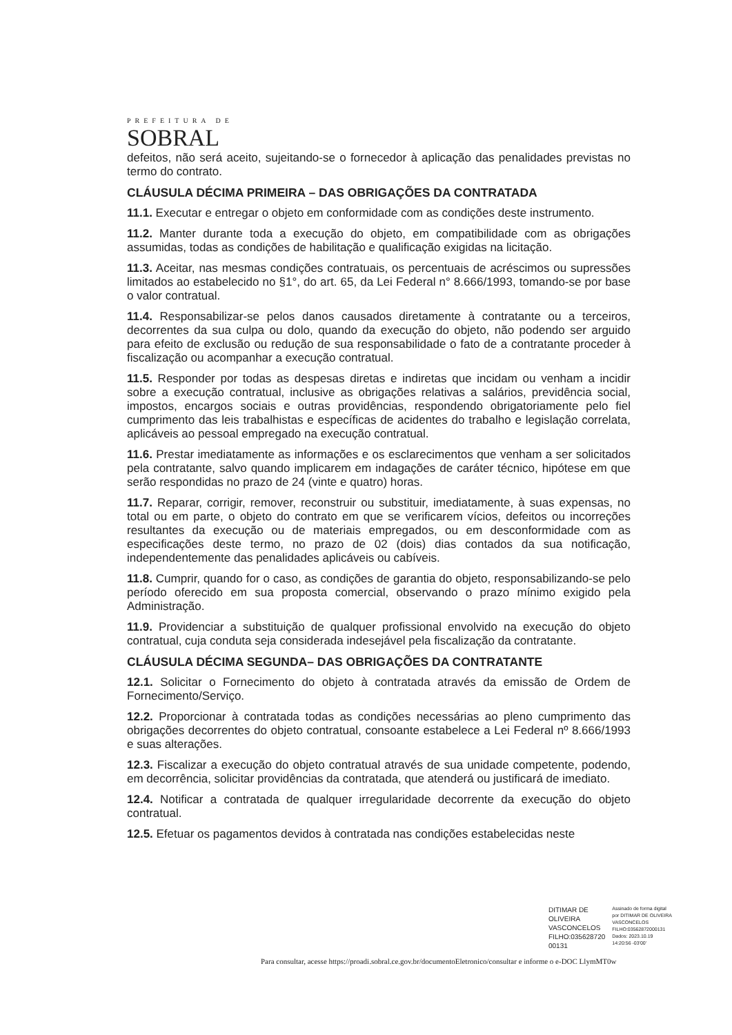PREFEITURA DE
SOBRAL
defeitos, não será aceito, sujeitando-se o fornecedor à aplicação das penalidades previstas no termo do contrato.
CLÁUSULA DÉCIMA PRIMEIRA – DAS OBRIGAÇÕES DA CONTRATADA
11.1. Executar e entregar o objeto em conformidade com as condições deste instrumento.
11.2. Manter durante toda a execução do objeto, em compatibilidade com as obrigações assumidas, todas as condições de habilitação e qualificação exigidas na licitação.
11.3. Aceitar, nas mesmas condições contratuais, os percentuais de acréscimos ou supressões limitados ao estabelecido no §1°, do art. 65, da Lei Federal n° 8.666/1993, tomando-se por base o valor contratual.
11.4. Responsabilizar-se pelos danos causados diretamente à contratante ou a terceiros, decorrentes da sua culpa ou dolo, quando da execução do objeto, não podendo ser arguido para efeito de exclusão ou redução de sua responsabilidade o fato de a contratante proceder à fiscalização ou acompanhar a execução contratual.
11.5. Responder por todas as despesas diretas e indiretas que incidam ou venham a incidir sobre a execução contratual, inclusive as obrigações relativas a salários, previdência social, impostos, encargos sociais e outras providências, respondendo obrigatoriamente pelo fiel cumprimento das leis trabalhistas e específicas de acidentes do trabalho e legislação correlata, aplicáveis ao pessoal empregado na execução contratual.
11.6. Prestar imediatamente as informações e os esclarecimentos que venham a ser solicitados pela contratante, salvo quando implicarem em indagações de caráter técnico, hipótese em que serão respondidas no prazo de 24 (vinte e quatro) horas.
11.7. Reparar, corrigir, remover, reconstruir ou substituir, imediatamente, à suas expensas, no total ou em parte, o objeto do contrato em que se verificarem vícios, defeitos ou incorreções resultantes da execução ou de materiais empregados, ou em desconformidade com as especificações deste termo, no prazo de 02 (dois) dias contados da sua notificação, independentemente das penalidades aplicáveis ou cabíveis.
11.8. Cumprir, quando for o caso, as condições de garantia do objeto, responsabilizando-se pelo período oferecido em sua proposta comercial, observando o prazo mínimo exigido pela Administração.
11.9. Providenciar a substituição de qualquer profissional envolvido na execução do objeto contratual, cuja conduta seja considerada indesejável pela fiscalização da contratante.
CLÁUSULA DÉCIMA SEGUNDA– DAS OBRIGAÇÕES DA CONTRATANTE
12.1. Solicitar o Fornecimento do objeto à contratada através da emissão de Ordem de Fornecimento/Serviço.
12.2. Proporcionar à contratada todas as condições necessárias ao pleno cumprimento das obrigações decorrentes do objeto contratual, consoante estabelece a Lei Federal nº 8.666/1993 e suas alterações.
12.3. Fiscalizar a execução do objeto contratual através de sua unidade competente, podendo, em decorrência, solicitar providências da contratada, que atenderá ou justificará de imediato.
12.4. Notificar a contratada de qualquer irregularidade decorrente da execução do objeto contratual.
12.5. Efetuar os pagamentos devidos à contratada nas condições estabelecidas neste
DITIMAR DE
OLIVEIRA
VASCONCELOS
FILHO:035628720
00131
Assinado de forma digital
por DITIMAR DE OLIVEIRA
VASCONCELOS
FILHO:03562872000131
Dados: 2023.10.19
14:20:56 -03'00'
Para consultar, acesse https://proadi.sobral.ce.gov.br/documentoEletronico/consultar e informe o e-DOC LlymMT0w